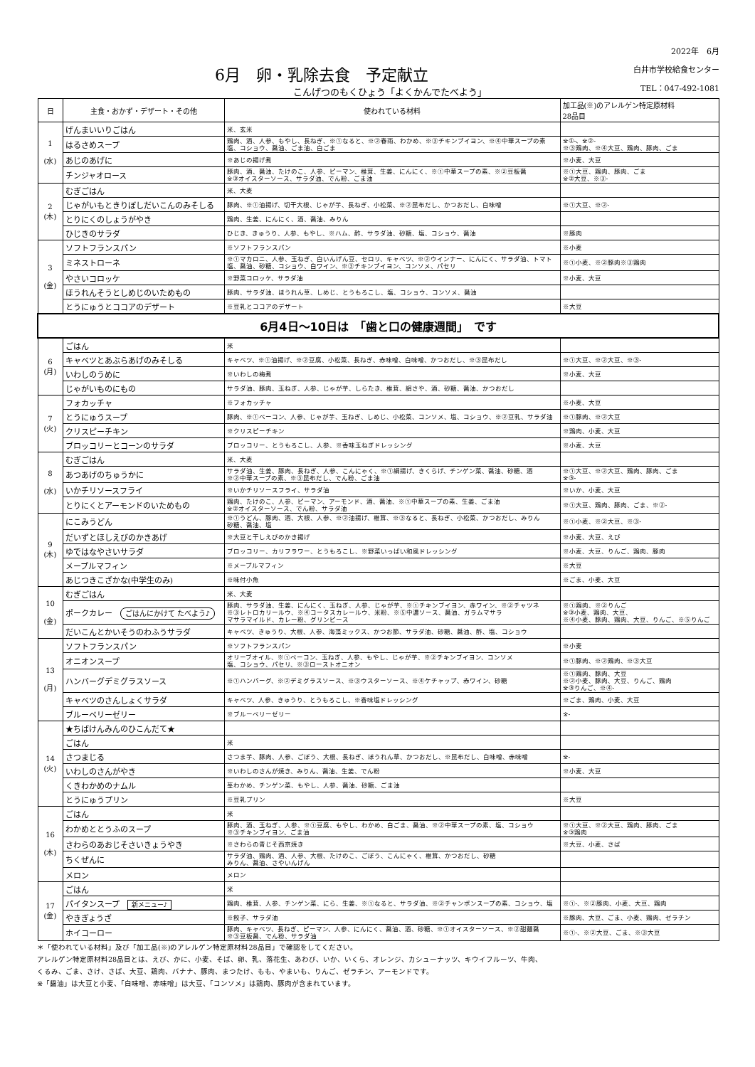6月　卵・乳除去食　予定献立
こんげつのもくひょう「よくかんでたべよう」
2022年　6月
白井市学校給食センター
TEL：047-492-1081
| 日 | 主食・おかず・デザート・その他 | 使われている材料 | 加工品(※)のアレルゲン特定原材料 28品目 |
| --- | --- | --- | --- |
| 1 (水) | げんまいいりごはん | 米、玄米 | |
| | はるさめスープ | 鶏肉、酒、人参、もやし、長ねぎ、※①なると、※②春雨、わかめ、※③チキンブイヨン、※④中華スープの素 塩、コショウ、醤油、ごま油、白ごま | ※①-、※②- ※③鶏肉、※④大豆、鶏肉、豚肉、ごま |
| | あじのあげに | ※あじの揚げ煮 | ※小麦、大豆 |
| | チンジャオロース | 豚肉、酒、醤油、たけのこ、人参、ピーマン、椎茸、生姜、にんにく、※①中華スープの素、※②豆板醤 ※③オイスターソース、サラダ油、でん粉、ごま油 | ※①大豆、鶏肉、豚肉、ごま ※②大豆、※③- |
| 2 (木) | むぎごはん | 米、大麦 | |
| | じゃがいもときりぼしだいこんのみそしる | 豚肉、※①油揚げ、切干大根、じゃが芋、長ねぎ、小松菜、※②昆布だし、かつおだし、白味噌 | ※①大豆、※②- |
| | とりにくのしょうがやき | 鶏肉、生姜、にんにく、酒、醤油、みりん | |
| | ひじきのサラダ | ひじき、きゅうり、人参、もやし、※ハム、酢、サラダ油、砂糖、塩、コショウ、醤油 | ※豚肉 |
| 3 (金) | ソフトフランスパン | ※ソフトフランスパン | ※小麦 |
| | ミネストローネ | ※①マカロニ、人参、玉ねぎ、白いんげん豆、セロリ、キャベツ、※②ウインナー、にんにく、サラダ油、トマト 塩、醤油、砂糖、コショウ、白ワイン、※③チキンブイヨン、コンソメ、パセリ | ※①小麦、※②豚肉※③鶏肉 |
| | やさいコロッケ | ※野菜コロッケ、サラダ油 | ※小麦、大豆 |
| | ほうれんそうとしめじのいためもの | 豚肉、サラダ油、ほうれん草、しめじ、とうもろこし、塩、コショウ、コンソメ、醤油 | |
| | とうにゅうとココアのデザート | ※豆乳とココアのデザート | ※大豆 |
| 6月4日～10日は 「歯と口の健康週間」 です | | | |
| 6 (月) | ごはん | 米 | |
| | キャベツとあぶらあげのみそしる | キャベツ、※①油揚げ、※②豆腐、小松菜、長ねぎ、赤味噌、白味噌、かつおだし、※③昆布だし | ※①大豆、※②大豆、※③- |
| | いわしのうめに | ※いわしの梅煮 | ※小麦、大豆 |
| | じゃがいものにもの | サラダ油、豚肉、玉ねぎ、人参、じゃが芋、しらたき、椎茸、絹さや、酒、砂糖、醤油、かつおだし | |
| 7 (火) | フォカッチャ | ※フォカッチャ | ※小麦、大豆 |
| | とうにゅうスープ | 豚肉、※①ベーコン、人参、じゃが芋、玉ねぎ、しめじ、小松菜、コンソメ、塩、コショウ、※②豆乳、サラダ油 | ※①豚肉、※②大豆 |
| | クリスピーチキン | ※クリスピーチキン | ※鶏肉、小麦、大豆 |
| | ブロッコリーとコーンのサラダ | ブロッコリー、とうもろこし、人参、※香味玉ねぎドレッシング | ※小麦、大豆 |
| 8 (水) | むぎごはん | 米、大麦 | |
| | あつあげのちゅうかに | サラダ油、生姜、豚肉、長ねぎ、人参、こんにゃく、※①絹揚げ、きくらげ、チンゲン菜、醤油、砂糖、酒 ※②中華スープの素、※③昆布だし、でん粉、ごま油 | ※①大豆、※②大豆、鶏肉、豚肉、ごま ※③- |
| | いかチリソースフライ | ※いかチリソースフライ、サラダ油 | ※いか、小麦、大豆 |
| | とりにくとアーモンドのいためもの | 鶏肉、たけのこ、人参、ピーマン、アーモンド、酒、醤油、※①中華スープの素、生姜、ごま油 ※②オイスターソース、でん粉、サラダ油 | ※①大豆、鶏肉、豚肉、ごま、※②- |
| 9 (木) | にこみうどん | ※①うどん、豚肉、酒、大根、人参、※②油揚げ、椎茸、※③なると、長ねぎ、小松菜、かつおだし、みりん 砂糖、醤油、塩 | ※①小麦、※②大豆、※③- |
| | だいずとほしえびのかきあげ | ※大豆と干しえびのかき揚げ | ※小麦、大豆、えび |
| | ゆではなやさいサラダ | ブロッコリー、カリフラワー、とうもろこし、※野菜いっぱい和風ドレッシング | ※小麦、大豆、りんご、鶏肉、豚肉 |
| | メープルマフィン | ※メープルマフィン | ※大豆 |
| | あじつきこざかな(中学生のみ) | ※味付小魚 | ※ごま、小麦、大豆 |
| 10 (金) | むぎごはん | 米、大麦 | |
| | ポークカレー ごはんにかけて たべよう♪ | 豚肉、サラダ油、生姜、にんにく、玉ねぎ、人参、じゃが芋、※①チキンブイヨン、赤ワイン、※②チャツネ ※③レトロカリールウ、※④コータスカレールウ、米粉、※⑤中濃ソース、醤油、ガラムマサラ マサラマイルド、カレー粉、グリンピース | ※①鶏肉、※②りんご ※③小麦、鶏肉、大豆、 ※④小麦、豚肉、鶏肉、大豆、りんご、※⑤りんご |
| | だいこんとかいそうのわふうサラダ | キャベツ、きゅうり、大根、人参、海藻ミックス、かつお節、サラダ油、砂糖、醤油、酢、塩、コショウ | |
| 13 (月) | ソフトフランスパン | ※ソフトフランスパン | ※小麦 |
| | オニオンスープ | オリーブオイル、※①ベーコン、玉ねぎ、人参、もやし、じゃが芋、※②チキンブイヨン、コンソメ 塩、コショウ、パセリ、※③ローストオニオン | ※①豚肉、※②鶏肉、※③大豆 |
| | ハンバーグデミグラスソース | ※①ハンバーグ、※②デミグラスソース、※③ウスターソース、※④ケチャップ、赤ワイン、砂糖 | ※①鶏肉、豚肉、大豆 ※②小麦、豚肉、大豆、りんご、鶏肉 ※③りんご、※④- |
| | キャベツのさんしょくサラダ | キャベツ、人参、きゅうり、とうもろこし、※香味塩ドレッシング | ※ごま、鶏肉、小麦、大豆 |
| | ブルーベリーゼリー | ※ブルーベリーゼリー | ※- |
| 14 (火) | ★ちばけんみんのひこんだて★ | | |
| | ごはん | 米 | |
| | さつまじる | さつま芋、豚肉、人参、ごぼう、大根、長ねぎ、ほうれん草、かつおだし、※昆布だし、白味噌、赤味噌 | ※- |
| | いわしのさんがやき | ※いわしのさんが焼き、みりん、醤油、生姜、でん粉 | ※小麦、大豆 |
| | くきわかめのナムル | 茎わかめ、チンゲン菜、もやし、人参、醤油、砂糖、ごま油 | |
| | とうにゅうプリン | ※豆乳プリン | ※大豆 |
| 16 (木) | ごはん | 米 | |
| | わかめととうふのスープ | 豚肉、酒、玉ねぎ、人参、※①豆腐、もやし、わかめ、白ごま、醤油、※②中華スープの素、塩、コショウ ※③チキンブイヨン、ごま油 | ※①大豆、※②大豆、鶏肉、豚肉、ごま ※③鶏肉 |
| | さわらのあおじそさいきょうやき | ※さわらの青じそ西京焼き | ※大豆、小麦、さば |
| | ちくぜんに | サラダ油、鶏肉、酒、人参、大根、たけのこ、ごぼう、こんにゃく、椎茸、かつおだし、砂糖 みりん、醤油、さやいんげん | |
| | メロン | メロン | |
| 17 (金) | ごはん | 米 | |
| | パイタンスープ 新メニュー♪ | 鶏肉、椎茸、人参、チンゲン菜、にら、生姜、※①なると、サラダ油、※②チャンポンスープの素、コショウ、塩 | ※①-、※②豚肉、小麦、大豆、鶏肉 |
| | やきぎょうざ | ※餃子、サラダ油 | ※豚肉、大豆、ごま、小麦、鶏肉、ゼラチン |
| | ホイコーロー | 豚肉、キャベツ、長ねぎ、ピーマン、人参、にんにく、醤油、酒、砂糖、※①オイスターソース、※②甜麺醤 ※③豆板醤、でん粉、サラダ油 | ※①-、※②大豆、ごま、※③大豆 |
＊「使われている材料」及び「加工品(※)のアレルゲン特定原材料28品目」で確認をしてください。
アレルゲン特定原材料28品目とは、えび、かに、小麦、そば、卵、乳、落花生、あわび、いか、いくら、オレンジ、カシューナッツ、キウイフルーツ、牛肉、
くるみ、ごま、さけ、さば、大豆、鶏肉、バナナ、豚肉、まつたけ、もも、やまいも、りんご、ゼラチン、アーモンドです。
※「醤油」は大豆と小麦、「白味噌、赤味噌」は大豆、「コンソメ」は鶏肉、豚肉が含まれています。